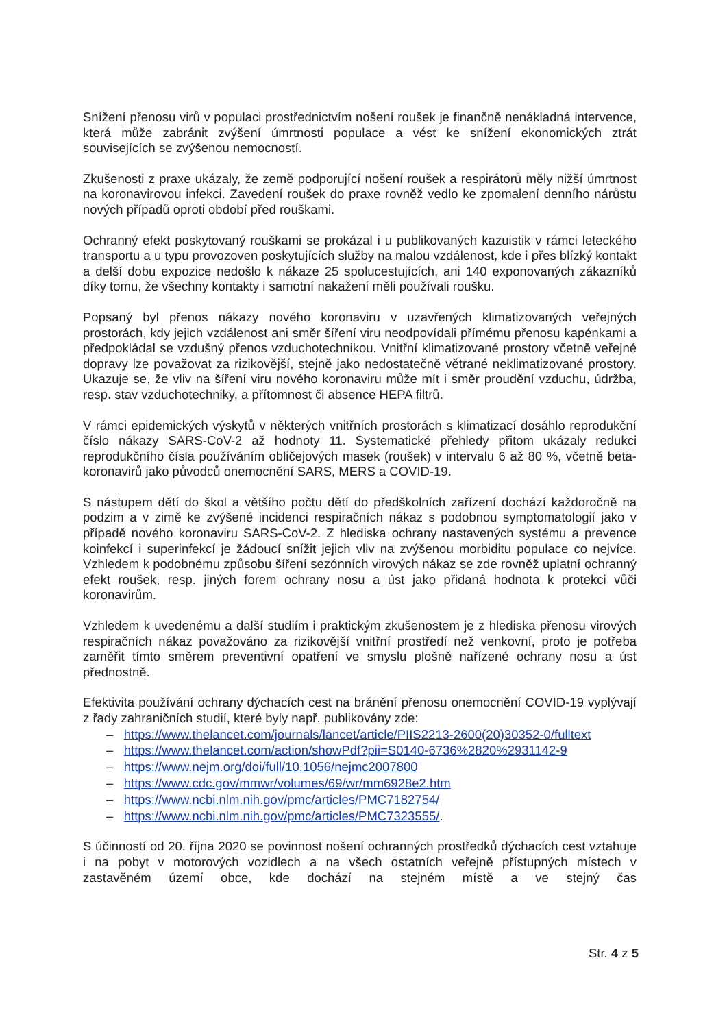Snížení přenosu virů v populaci prostřednictvím nošení roušek je finančně nenákladná intervence, která může zabránit zvýšení úmrtnosti populace a vést ke snížení ekonomických ztrát souvisejících se zvýšenou nemocností.
Zkušenosti z praxe ukázaly, že země podporující nošení roušek a respirátorů měly nižší úmrtnost na koronavirovou infekci. Zavedení roušek do praxe rovněž vedlo ke zpomalení denního nárůstu nových případů oproti období před rouškami.
Ochranný efekt poskytovaný rouškami se prokázal i u publikovaných kazuistik v rámci leteckého transportu a u typu provozoven poskytujících služby na malou vzdálenost, kde i přes blízký kontakt a delší dobu expozice nedošlo k nákaze 25 spolucestujících, ani 140 exponovaných zákazníků díky tomu, že všechny kontakty i samotní nakažení měli používali roušku.
Popsaný byl přenos nákazy nového koronaviru v uzavřených klimatizovaných veřejných prostorách, kdy jejich vzdálenost ani směr šíření viru neodpovídali přímému přenosu kapénkami a předpokládal se vzdušný přenos vzduchotechnikou. Vnitřní klimatizované prostory včetně veřejné dopravy lze považovat za rizikovější, stejně jako nedostatečně větrané neklimatizované prostory. Ukazuje se, že vliv na šíření viru nového koronaviru může mít i směr proudění vzduchu, údržba, resp. stav vzduchotechniky, a přítomnost či absence HEPA filtrů.
V rámci epidemických výskytů v některých vnitřních prostorách s klimatizací dosáhlo reprodukční číslo nákazy SARS-CoV-2 až hodnoty 11. Systematické přehledy přitom ukázaly redukci reprodukčního čísla používáním obličejových masek (roušek) v intervalu 6 až 80 %, včetně beta-koronavirů jako původců onemocnění SARS, MERS a COVID-19.
S nástupem dětí do škol a většího počtu dětí do předškolních zařízení dochází každoročně na podzim a v zimě ke zvýšené incidenci respiračních nákaz s podobnou symptomatologií jako v případě nového koronaviru SARS-CoV-2. Z hlediska ochrany nastavených systému a prevence koinfekcí i superinfekcí je žádoucí snížit jejich vliv na zvýšenou morbiditu populace co nejvíce. Vzhledem k podobnému způsobu šíření sezónních virových nákaz se zde rovněž uplatní ochranný efekt roušek, resp. jiných forem ochrany nosu a úst jako přidaná hodnota k protekci vůči koronavirům.
Vzhledem k uvedenému a další studiím i praktickým zkušenostem je z hlediska přenosu virových respiračních nákaz považováno za rizikovější vnitřní prostředí než venkovní, proto je potřeba zaměřit tímto směrem preventivní opatření ve smyslu plošně nařízené ochrany nosu a úst přednostně.
Efektivita používání ochrany dýchacích cest na bránění přenosu onemocnění COVID-19 vyplývají z řady zahraničních studií, které byly např. publikovány zde:
– https://www.thelancet.com/journals/lancet/article/PIIS2213-2600(20)30352-0/fulltext
– https://www.thelancet.com/action/showPdf?pii=S0140-6736%2820%2931142-9
– https://www.nejm.org/doi/full/10.1056/nejmc2007800
– https://www.cdc.gov/mmwr/volumes/69/wr/mm6928e2.htm
– https://www.ncbi.nlm.nih.gov/pmc/articles/PMC7182754/
– https://www.ncbi.nlm.nih.gov/pmc/articles/PMC7323555/.
S účinností od 20. října 2020 se povinnost nošení ochranných prostředků dýchacích cest vztahuje i na pobyt v motorových vozidlech a na všech ostatních veřejně přístupných místech v zastavěném území obce, kde dochází na stejném místě a ve stejný čas
Str. 4 z 5